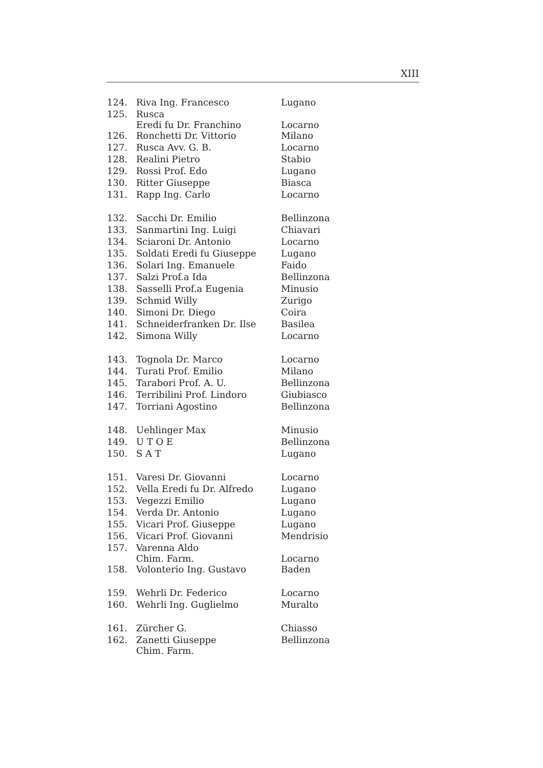XIII
| 124. | Riva Ing. Francesco | Lugano |
| 125. | Rusca Eredi fu Dr. Franchino | Locarno |
| 126. | Ronchetti Dr. Vittorio | Milano |
| 127. | Rusca Avv. G. B. | Locarno |
| 128. | Realini Pietro | Stabio |
| 129. | Rossi Prof. Edo | Lugano |
| 130. | Ritter Giuseppe | Biasca |
| 131. | Rapp Ing. Carlo | Locarno |
| 132. | Sacchi Dr. Emilio | Bellinzona |
| 133. | Sanmartini Ing. Luigi | Chiavari |
| 134. | Sciaroni Dr. Antonio | Locarno |
| 135. | Soldati Eredi fu Giuseppe | Lugano |
| 136. | Solari Ing. Emanuele | Faido |
| 137. | Salzi Prof.a Ida | Bellinzona |
| 138. | Sasselli Prof.a Eugenia | Minusio |
| 139. | Schmid Willy | Zurigo |
| 140. | Simoni Dr. Diego | Coira |
| 141. | Schneiderfranken Dr. Ilse | Basilea |
| 142. | Simona Willy | Locarno |
| 143. | Tognola Dr. Marco | Locarno |
| 144. | Turati Prof. Emilio | Milano |
| 145. | Tarabori Prof. A. U. | Bellinzona |
| 146. | Terribilini Prof. Lindoro | Giubiasco |
| 147. | Torriani Agostino | Bellinzona |
| 148. | Uehlinger Max | Minusio |
| 149. | U T O E | Bellinzona |
| 150. | S A T | Lugano |
| 151. | Varesi Dr. Giovanni | Locarno |
| 152. | Vella Eredi fu Dr. Alfredo | Lugano |
| 153. | Vegezzi Emilio | Lugano |
| 154. | Verda Dr. Antonio | Lugano |
| 155. | Vicari Prof. Giuseppe | Lugano |
| 156. | Vicari Prof. Giovanni | Mendrisio |
| 157. | Varenna Aldo Chim. Farm. | Locarno |
| 158. | Volonterio Ing. Gustavo | Baden |
| 159. | Wehrli Dr. Federico | Locarno |
| 160. | Wehrli Ing. Guglielmo | Muralto |
| 161. | Zürcher G. | Chiasso |
| 162. | Zanetti Giuseppe Chim. Farm. | Bellinzona |